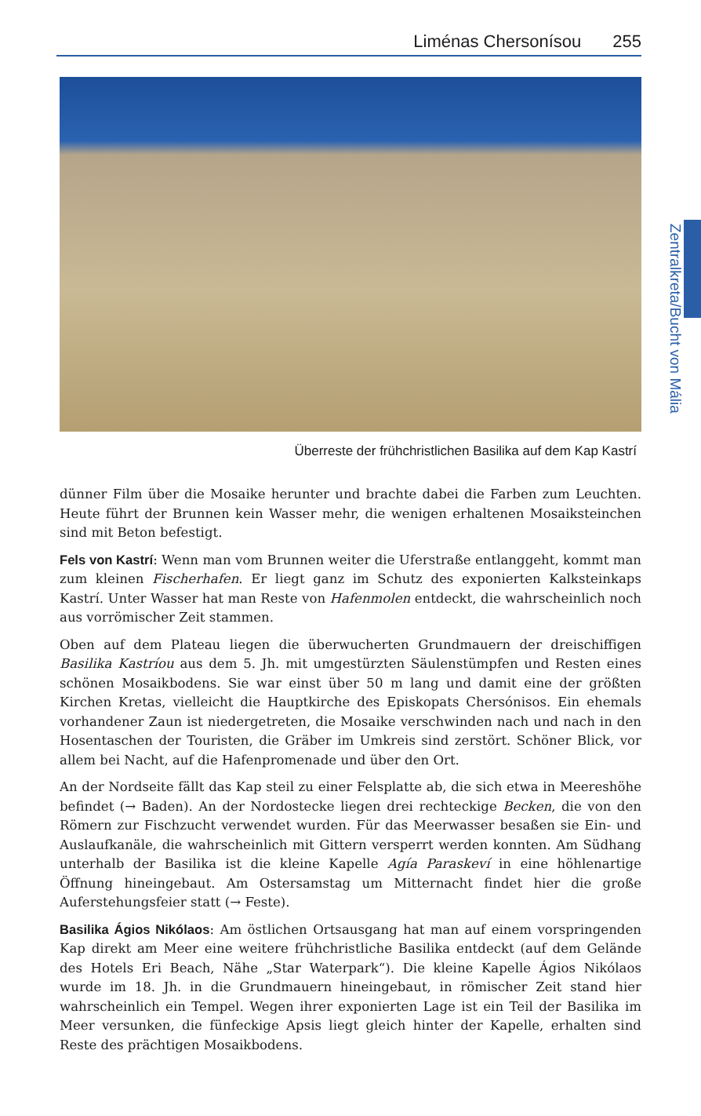Liménas Chersonísou 255
Überreste der frühchristlichen Basilika auf dem Kap Kastrí
Zentralkreta/Bucht von Mália
dünner Film über die Mosaike herunter und brachte dabei die Farben zum Leuchten. Heute führt der Brunnen kein Wasser mehr, die wenigen erhaltenen Mosaiksteinchen sind mit Beton befestigt.
Fels von Kastrí: Wenn man vom Brunnen weiter die Uferstraße entlanggeht, kommt man zum kleinen Fischerhafen. Er liegt ganz im Schutz des exponierten Kalksteinkaps Kastrí. Unter Wasser hat man Reste von Hafenmolen entdeckt, die wahrscheinlich noch aus vorrömischer Zeit stammen.
Oben auf dem Plateau liegen die überwucherten Grundmauern der dreischiffigen Basilika Kastríou aus dem 5. Jh. mit umgestürzten Säulenstümpfen und Resten eines schönen Mosaikbodens. Sie war einst über 50 m lang und damit eine der größten Kirchen Kretas, vielleicht die Hauptkirche des Episkopats Chersónisos. Ein ehemals vorhandener Zaun ist niedergetreten, die Mosaike verschwinden nach und nach in den Hosentaschen der Touristen, die Gräber im Umkreis sind zerstört. Schöner Blick, vor allem bei Nacht, auf die Hafenpromenade und über den Ort.
An der Nordseite fällt das Kap steil zu einer Felsplatte ab, die sich etwa in Meereshöhe befindet (→ Baden). An der Nordostecke liegen drei rechteckige Becken, die von den Römern zur Fischzucht verwendet wurden. Für das Meerwasser besaßen sie Ein- und Auslaufkanäle, die wahrscheinlich mit Gittern versperrt werden konnten. Am Südhang unterhalb der Basilika ist die kleine Kapelle Agía Paraskeví in eine höhlenartige Öffnung hineingebaut. Am Ostersamstag um Mitternacht findet hier die große Auferstehungsfeier statt (→ Feste).
Basilika Ágios Nikólaos: Am östlichen Ortsausgang hat man auf einem vorspringenden Kap direkt am Meer eine weitere frühchristliche Basilika entdeckt (auf dem Gelände des Hotels Eri Beach, Nähe „Star Waterpark“). Die kleine Kapelle Ágios Nikólaos wurde im 18. Jh. in die Grundmauern hineingebaut, in römischer Zeit stand hier wahrscheinlich ein Tempel. Wegen ihrer exponierten Lage ist ein Teil der Basilika im Meer versunken, die fünfeckige Apsis liegt gleich hinter der Kapelle, erhalten sind Reste des prächtigen Mosaikbodens.